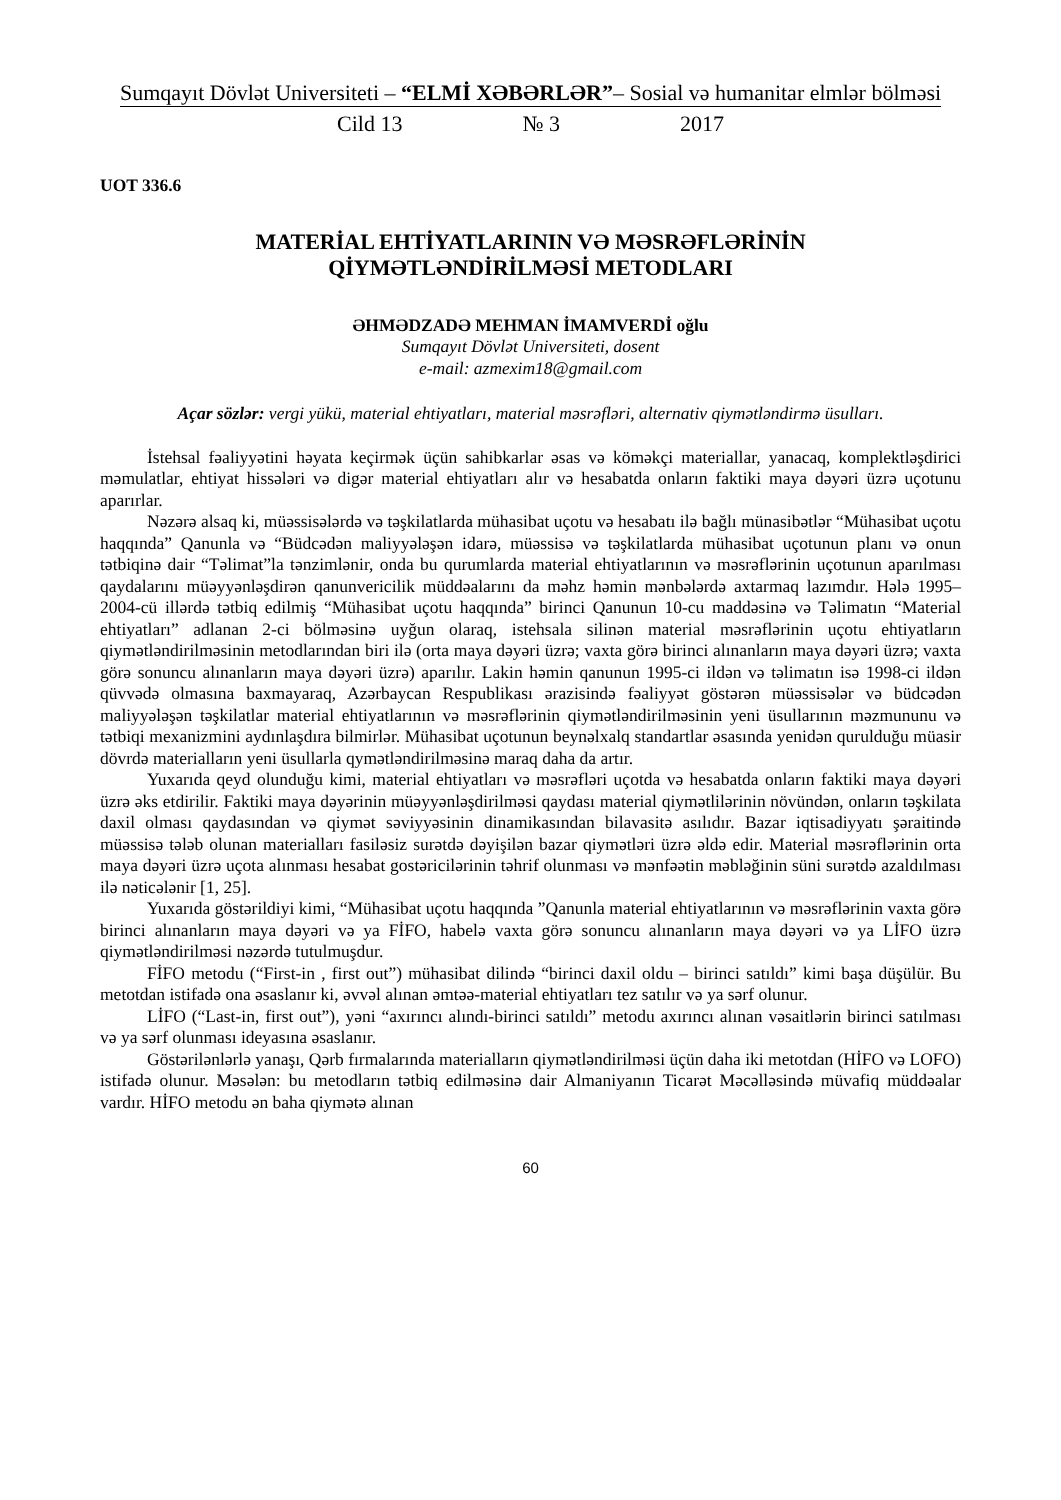Sumqayıt Dövlət Universiteti – “ELMİ XƏBƏRLƏR”– Sosial və humanitar elmlər bölməsi
Cild 13 № 3 2017
UOT 336.6
MATERİAL EHTİYATLARININ VƏ MƏSRƏFLƏRİNİN
QİYMƏTLƏNDİRİLMƏSİ METODLARI
ƏHMƏDZADƏ MEHMAN İMAMVERDİ oğlu
Sumqayıt Dövlət Universiteti, dosent
e-mail: azmexim18@gmail.com
Açar sözlər: vergi yükü, material ehtiyatları, material məsrəfləri, alternativ qiymətləndirmə üsulları.
İstehsal fəaliyyətini həyata keçirmək üçün sahibkarlar əsas və köməkçi materiallar, yanacaq, komplektləşdirici məmulatlar, ehtiyat hissələri və digər material ehtiyatları alır və hesabatda onların faktiki maya dəyəri üzrə uçotunu aparırlar.
Nəzərə alsaq ki, müəssisələrdə və təşkilatlarda mühasibat uçotu və hesabatı ilə bağlı münasibətlər “Mühasibat uçotu haqqında” Qanunla və “Büdcədən maliyyələşən idarə, müəssisə və təşkilatlarda mühasibat uçotunun planı və onun tətbiqinə dair “Təlimat”la tənzimlənir, onda bu qurumlarda material ehtiyatlarının və məsrəflərinin uçotunun aparılması qaydalarını müəyyənləşdirən qanunvericilik müddəalarını da məhz həmin mənbələrdə axtarmaq lazımdır. Hələ 1995–2004-cü illərdə tətbiq edilmiş “Mühasibat uçotu haqqında” birinci Qanunun 10-cu maddəsinə və Təlimatın “Material ehtiyatları” adlanan 2-ci bölməsinə uyğun olaraq, istehsala silinən material məsrəflərinin uçotu ehtiyatların qiymətləndirilməsinin metodlarından biri ilə (orta maya dəyəri üzrə; vaxta görə birinci alınanların maya dəyəri üzrə; vaxta görə sonuncu alınanların maya dəyəri üzrə) aparılır. Lakin həmin qanunun 1995-ci ildən və təlimatın isə 1998-ci ildən qüvvədə olmasına baxmayaraq, Azərbaycan Respublikası ərazisində fəaliyyət göstərən müəssisələr və büdcədən maliyyələşən təşkilatlar material ehtiyatlarının və məsrəflərinin qiymətləndirilməsinin yeni üsullarının məzmununu və tətbiqi mexanizmini aydınlaşdıra bilmirlər. Mühasibat uçotunun beynəlxalq standartlar əsasında yenidən qurulduğu müasir dövrdə materialların yeni üsullarla qymətləndirilməsinə maraq daha da artır.
Yuxarıda qeyd olunduğu kimi, material ehtiyatları və məsrəfləri uçotda və hesabatda onların faktiki maya dəyəri üzrə əks etdirilir. Faktiki maya dəyərinin müəyyənləşdirilməsi qaydası material qiymətlilərinin növündən, onların təşkilata daxil olması qaydasından və qiymət səviyyəsinin dinamikasından bilavasitə asılıdır. Bazar iqtisadiyyatı şəraitində müəssisə tələb olunan materialları fasiləsiz surətdə dəyişilən bazar qiymətləri üzrə əldə edir. Material məsrəflərinin orta maya dəyəri üzrə uçota alınması hesabat gostəricilərinin təhrif olunması və mənfəətin məbləğinin süni surətdə azaldılması ilə nəticələnir [1, 25].
Yuxarıda göstərildiyi kimi, “Mühasibat uçotu haqqında ”Qanunla material ehtiyatlarının və məsrəflərinin vaxta görə birinci alınanların maya dəyəri və ya FİFO, habelə vaxta görə sonuncu alınanların maya dəyəri və ya LİFO üzrə qiymətləndirilməsi nəzərdə tutulmuşdur.
FİFO metodu (“First-in , first out”) mühasibat dilində “birinci daxil oldu – birinci satıldı” kimi başa düşülür. Bu metotdan istifadə ona əsaslanır ki, əvvəl alınan əmtəə-material ehtiyatları tez satılır və ya sərf olunur.
LİFO (“Last-in, first out”), yəni “axırıncı alındı-birinci satıldı” metodu axırıncı alınan vəsaitlərin birinci satılması və ya sərf olunması ideyasına əsaslanır.
Göstərilənlərlə yanaşı, Qərb fırmalarında materialların qiymətləndirilməsi üçün daha iki metotdan (HİFO və LOFO) istifadə olunur. Məsələn: bu metodların tətbiq edilməsinə dair Almaniyanın Ticarət Məcəlləsində müvafiq müddəalar vardır. HİFO metodu ən baha qiymətə alınan
60